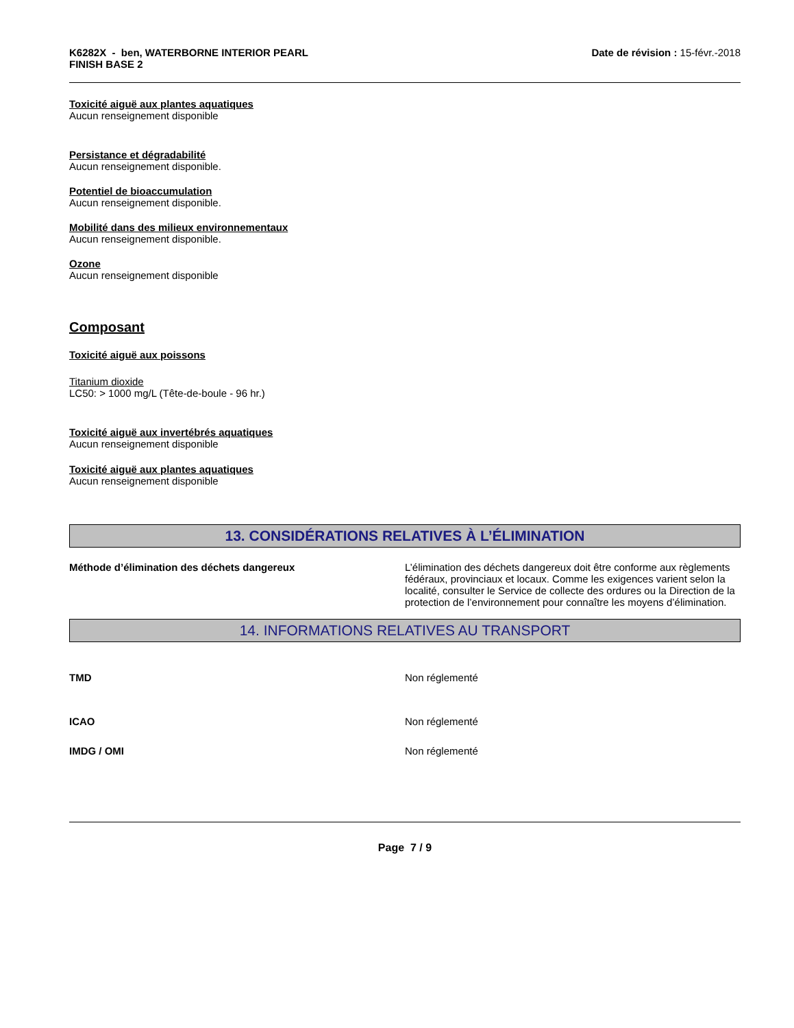K6282X - ben, WATERBORNE INTERIOR PEARL
FINISH BASE 2
Date de révision : 15-févr.-2018
Toxicité aiguë aux plantes aquatiques
Aucun renseignement disponible
Persistance et dégradabilité
Aucun renseignement disponible.
Potentiel de bioaccumulation
Aucun renseignement disponible.
Mobilité dans des milieux environnementaux
Aucun renseignement disponible.
Ozone
Aucun renseignement disponible
Composant
Toxicité aiguë aux poissons
Titanium dioxide
LC50: > 1000 mg/L (Tête-de-boule - 96 hr.)
Toxicité aiguë aux invertébrés aquatiques
Aucun renseignement disponible
Toxicité aiguë aux plantes aquatiques
Aucun renseignement disponible
13. CONSIDÉRATIONS RELATIVES À L’ÉLIMINATION
Méthode d’élimination des déchets dangereux L’élimination des déchets dangereux doit être conforme aux règlements fédéraux, provinciaux et locaux. Comme les exigences varient selon la localité, consulter le Service de collecte des ordures ou la Direction de la protection de l’environnement pour connaître les moyens d’élimination.
14. INFORMATIONS RELATIVES AU TRANSPORT
TMD Non réglementé
ICAO Non réglementé
IMDG / OMI Non réglementé
Page 7 / 9